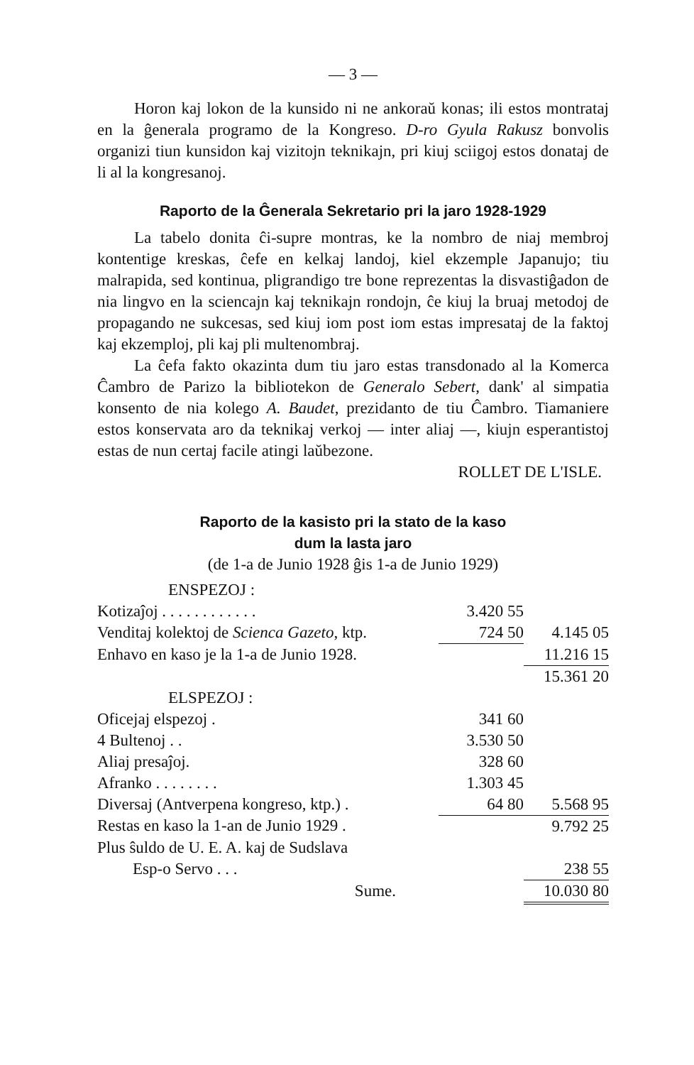— 3 —
Horon kaj lokon de la kunsido ni ne ankoraŭ konas; ili estos montrataj en la ĝenerala programo de la Kongreso. D-ro Gyula Rakusz bonvolis organizi tiun kunsidon kaj vizitojn teknikajn, pri kiuj sciigoj estos donataj de li al la kongresanoj.
Raporto de la Ĝenerala Sekretario pri la jaro 1928-1929
La tabelo donita ĉi-supre montras, ke la nombro de niaj membroj kontentige kreskas, ĉefe en kelkaj landoj, kiel ekzemple Japanujo; tiu malrapida, sed kontinua, pligrandigo tre bone reprezentas la disvastiĝadon de nia lingvo en la sciencajn kaj teknikajn rondojn, ĉe kiuj la bruaj metodoj de propagando ne sukcesas, sed kiuj iom post iom estas impresataj de la faktoj kaj ekzemploj, pli kaj pli multenombraj.
La ĉefa fakto okazinta dum tiu jaro estas transdonado al la Komerca Ĉambro de Parizo la bibliotekon de Generalo Sebert, dank' al simpatia konsento de nia kolego A. Baudet, prezidanto de tiu Ĉambro. Tiamaniere estos konservata aro da teknikaj verkoj — inter aliaj —, kiujn esperantistoj estas de nun certaj facile atingi laŭbezone.
ROLLET DE L'ISLE.
Raporto de la kasisto pri la stato de la kaso
dum la lasta jaro
(de 1-a de Junio 1928 ĝis 1-a de Junio 1929)
ENSPEZOJ :
| Kotizaĵoj . . . . . . . . . . . . | 3.420 55 | |
| Venditaj kolektoj de Scienca Gazeto , ktp. | 724 50 | 4.145 05 |
| Enhavo en kaso je la 1-a de Junio 1928. | | 11.216 15 |
| | | 15.361 20 |
| ELSPEZOJ : | | |
| Oficejaj elspezoj . | 341 60 | |
| 4 Bultenoj . . | 3.530 50 | |
| Aliaj presaĵoj. | 328 60 | |
| Afranko . . . . . . . . | 1.303 45 | |
| Diversaj (Antverpena kongreso, ktp.) . | 64 80 | 5.568 95 |
| Restas en kaso la 1-an de Junio 1929 . | | 9.792 25 |
| Plus ŝuldo de U. E. A. kaj de Sudslava | | |
| Esp-o Servo . . . | | 238 55 |
| Sume. | | 10.030 80 |